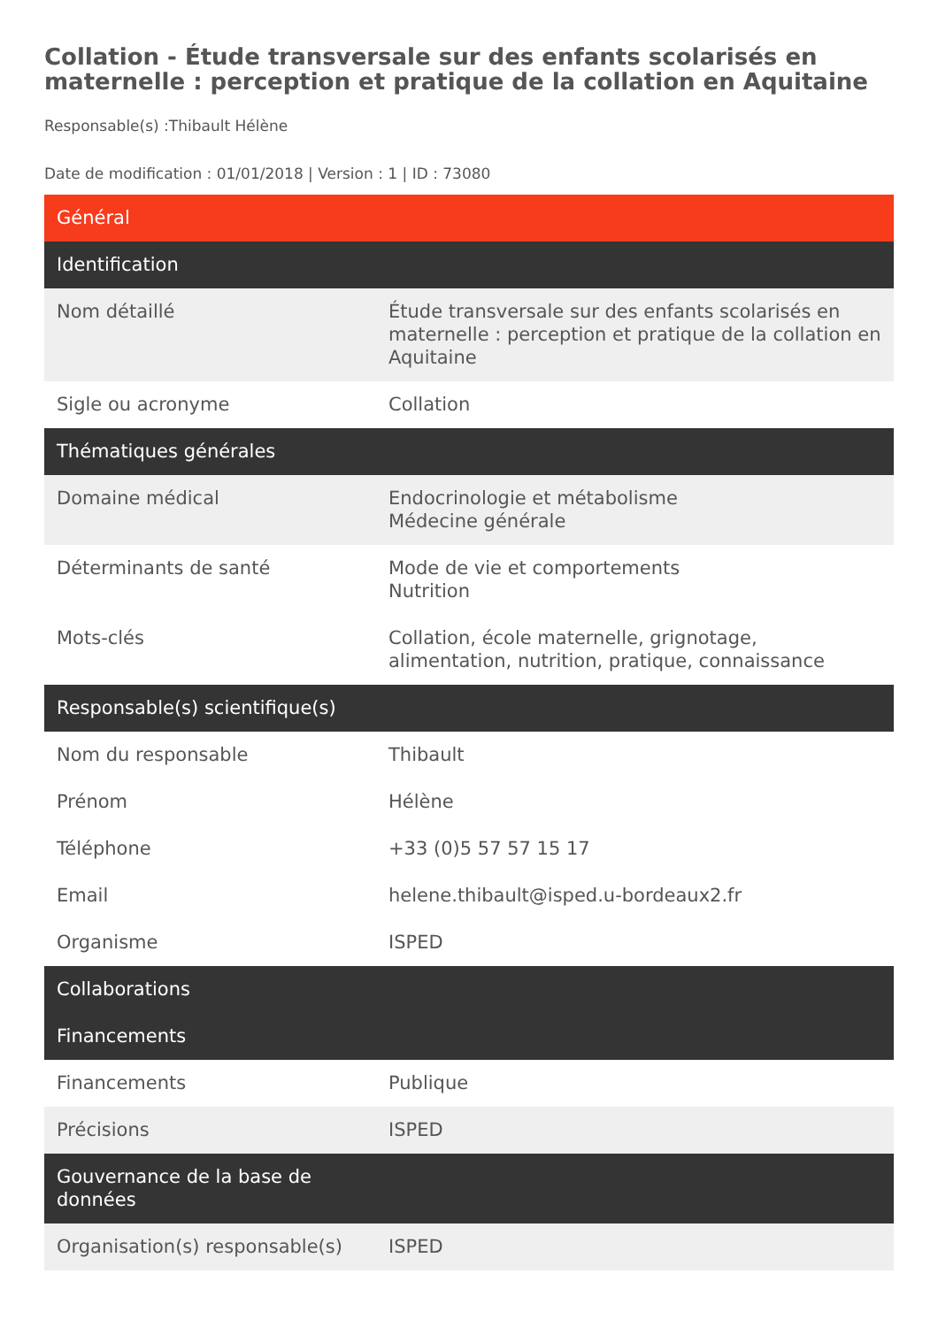Collation - Étude transversale sur des enfants scolarisés en maternelle : perception et pratique de la collation en Aquitaine
Responsable(s) :Thibault Hélène
Date de modification : 01/01/2018 | Version : 1 | ID : 73080
| Général | |
| --- | --- |
| Identification | |
| Nom détaillé | Étude transversale sur des enfants scolarisés en maternelle : perception et pratique de la collation en Aquitaine |
| Sigle ou acronyme | Collation |
| Thématiques générales | |
| Domaine médical | Endocrinologie et métabolisme Médecine générale |
| Déterminants de santé | Mode de vie et comportements Nutrition |
| Mots-clés | Collation, école maternelle, grignotage, alimentation, nutrition, pratique, connaissance |
| Responsable(s) scientifique(s) | |
| Nom du responsable | Thibault |
| Prénom | Hélène |
| Téléphone | +33 (0)5 57 57 15 17 |
| Email | helene.thibault@isped.u-bordeaux2.fr |
| Organisme | ISPED |
| Collaborations | |
| Financements | |
| Financements | Publique |
| Précisions | ISPED |
| Gouvernance de la base de données | |
| Organisation(s) responsable(s) | ISPED |